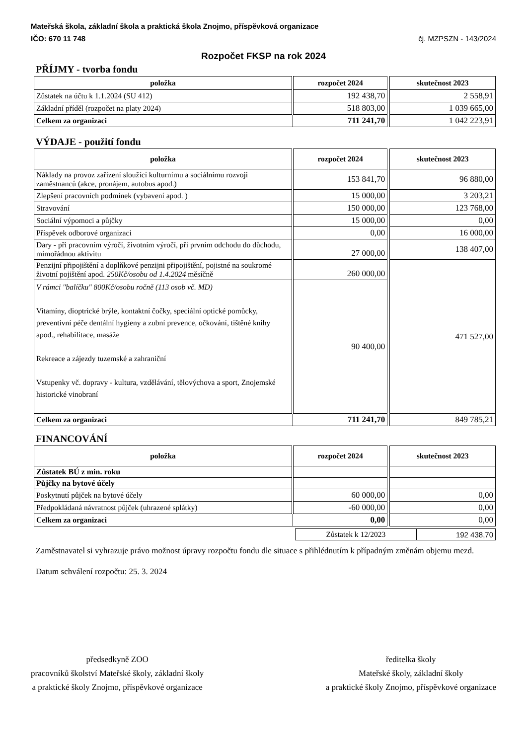Mateřská škola, základní škola a praktická škola Znojmo, příspěvková organizace
IČO: 670 11 748 čj. MZPSZN - 143/2024
Rozpočet FKSP na rok 2024
PŘÍJMY - tvorba fondu
| položka | rozpočet 2024 | | skutečnost 2023 |
| Zůstatek na účtu k 1.1.2024 (SU 412) | 192 438,70 | | 2 558,91 |
| Základní příděl (rozpočet na platy 2024) | 518 803,00 | | 1 039 665,00 |
| Celkem za organizaci | 711 241,70 | | 1 042 223,91 |
VÝDAJE - použití fondu
| položka | rozpočet 2024 | | skutečnost 2023 |
| Náklady na provoz zařízení sloužící kulturnímu a sociálnímu rozvoji zaměstnanců (akce, pronájem, autobus apod.) | 153 841,70 | | 96 880,00 |
| Zlepšení pracovních podmínek (vybavení apod. ) | 15 000,00 | | 3 203,21 |
| Stravování | 150 000,00 | | 123 768,00 |
| Sociální výpomoci a půjčky | 15 000,00 | | 0,00 |
| Příspěvek odborové organizaci | 0,00 | | 16 000,00 |
| Dary - při pracovním výročí, životním výročí, při prvním odchodu do důchodu, mimořádnou aktivitu | 27 000,00 | | 138 407,00 |
| Penzijní připojištění a doplňkové penzijni připojištění, pojistné na soukromé životní pojištění apod. 250Kč/osobu od 1.4.2024 měsíčně | 260 000,00 | | 471 527,00 |
| V rámci "balíčku" 800Kč/osobu ročně (113 osob vč. MD) Vitamíny, dioptrické brýle, kontaktní čočky, speciální optické pomůcky, preventivní péče dentální hygieny a zubní prevence, očkování, tištěné knihy apod., rehabilitace, masáže Rekreace a zájezdy tuzemské a zahraniční Vstupenky vč. dopravy - kultura, vzdělávání, tělovýchova a sport, Znojemské historické vinobraní | 90 400,00 | | |
| Celkem za organizaci | 711 241,70 | | 849 785,21 |
FINANCOVÁNÍ
| položka | rozpočet 2024 | | skutečnost 2023 |
| Zůstatek BÚ z min. roku | | | |
| Půjčky na bytové účely | | | |
| Poskytnutí půjček na bytové účely | 60 000,00 | | 0,00 |
| Předpokládaná návratnost půjček (uhrazené splátky) | -60 000,00 | | 0,00 |
| Celkem za organizaci | 0,00 | | 0,00 |
| Zůstatek k 12/2023 | 192 438,70 |
Zaměstnavatel si vyhrazuje právo možnost úpravy rozpočtu fondu dle situace s přihlédnutím k případným změnám objemu mezd.
Datum schválení rozpočtu: 25. 3. 2024
předsedkyně ZOO
pracovníků školství Mateřské školy, základní školy
a praktické školy Znojmo, příspěvkové organizace
ředitelka školy
Mateřské školy, základní školy
a praktické školy Znojmo, příspěvkové organizace